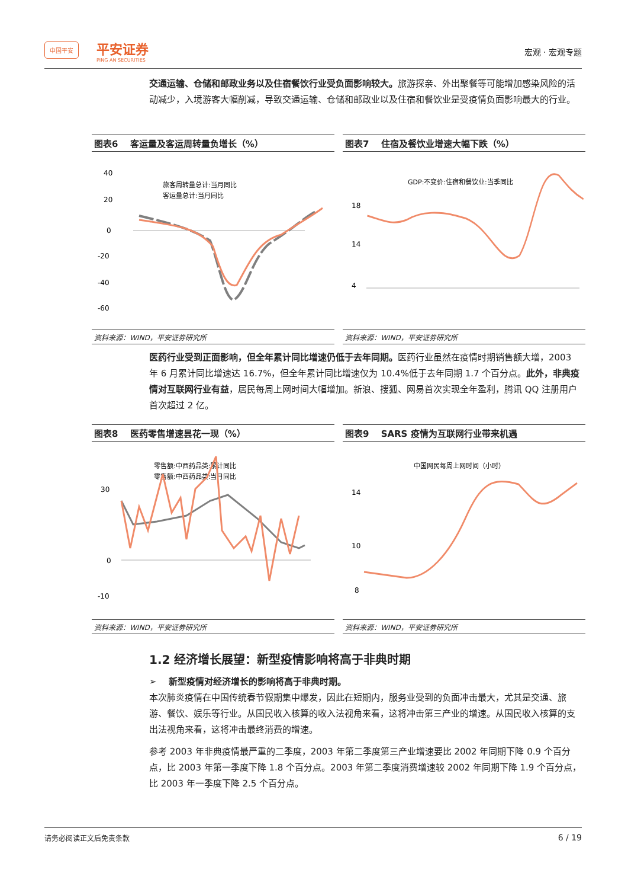中国平安 平安证券 PING AN SECURITIES 宏观 · 宏观专题
交通运输、仓储和邮政业务以及住宿餐饮行业受负面影响较大。旅游探亲、外出聚餐等可能增加感染风险的活动减少，入境游客大幅削减，导致交通运输、仓储和邮政业以及住宿和餐饮业是受疫情负面影响最大的行业。
图表6　 客运量及客运周转量负增长（%）
旅客周转量总计:当月同比
客运量总计:当月同比
40
20
0
-20
-40
-60
资料来源：WIND，平安证券研究所
图表7　 住宿及餐饮业增速大幅下跌（%）
GDP:不变价:住宿和餐饮业:当季同比
18
14
4
资料来源：WIND，平安证券研究所
医药行业受到正面影响，但全年累计同比增速仍低于去年同期。医药行业虽然在疫情时期销售额大增，2003 年 6 月累计同比增速达 16.7%，但全年累计同比增速仅为 10.4%低于去年同期 1.7 个百分点。此外，非典疫情对互联网行业有益，居民每周上网时间大幅增加。新浪、搜狐、网易首次实现全年盈利，腾讯 QQ 注册用户首次超过 2 亿。
图表8　 医药零售增速昙花一现（%）
零售额:中西药品类:累计同比
零售额:中西药品类:当月同比
30
0
-10
资料来源：WIND，平安证券研究所
图表9　 SARS 疫情为互联网行业带来机遇
中国网民每周上网时间（小时）
14
10
8
资料来源：WIND，平安证券研究所
1.2 经济增长展望：新型疫情影响将高于非典时期
➢ 　新型疫情对经济增长的影响将高于非典时期。
本次肺炎疫情在中国传统春节假期集中爆发，因此在短期内，服务业受到的负面冲击最大，尤其是交通、旅游、餐饮、娱乐等行业。从国民收入核算的收入法视角来看，这将冲击第三产业的增速。从国民收入核算的支出法视角来看，这将冲击最终消费的增速。
参考 2003 年非典疫情最严重的二季度，2003 年第二季度第三产业增速要比 2002 年同期下降 0.9 个百分点，比 2003 年第一季度下降 1.8 个百分点。2003 年第二季度消费增速较 2002 年同期下降 1.9 个百分点，比 2003 年一季度下降 2.5 个百分点。
请务必阅读正文后免责条款 6 / 19